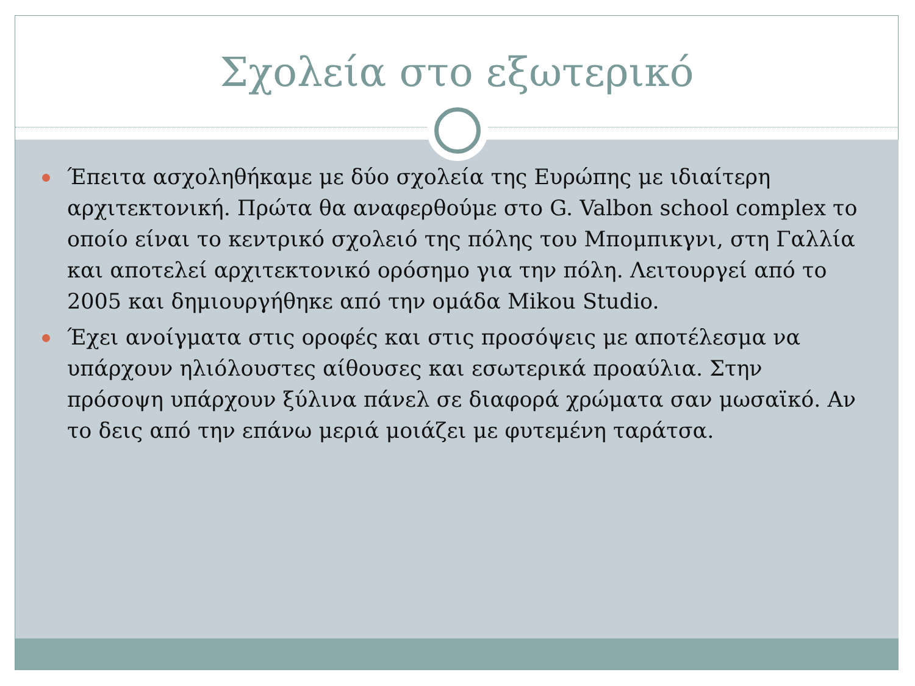Σχολεία στο εξωτερικό
Έπειτα ασχοληθήκαμε με δύο σχολεία της Ευρώπης με ιδιαίτερη αρχιτεκτονική. Πρώτα θα αναφερθούμε στο G. Valbon school complex το οποίο είναι το κεντρικό σχολειό της πόλης του Μπομπικγνι, στη Γαλλία και αποτελεί αρχιτεκτονικό ορόσημο για την πόλη. Λειτουργεί από το 2005 και δημιουργήθηκε από την ομάδα Mikou Studio.
Έχει ανοίγματα στις οροφές και στις προσόψεις με αποτέλεσμα να υπάρχουν ηλιόλουστες αίθουσες και εσωτερικά προαύλια. Στην πρόσοψη υπάρχουν ξύλινα πάνελ σε διαφορά χρώματα σαν μωσαϊκό. Αν το δεις από την επάνω μεριά μοιάζει με φυτεμένη ταράτσα.